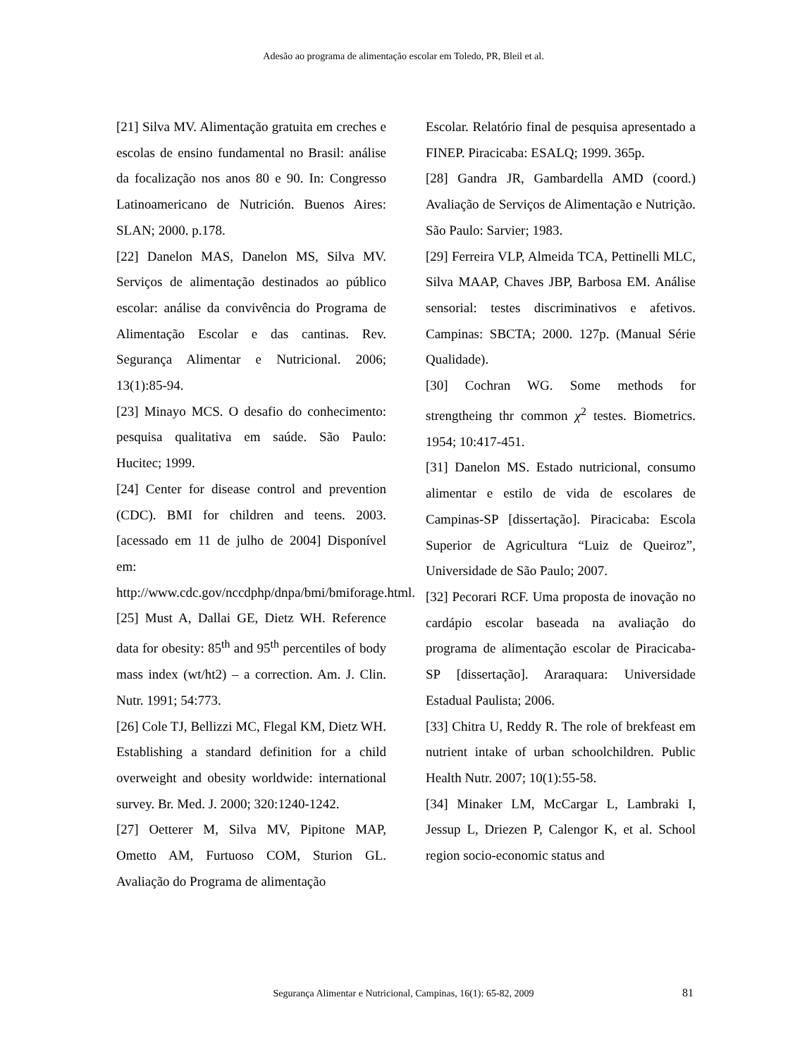Adesão ao programa de alimentação escolar em Toledo, PR, Bleil et al.
[21] Silva MV. Alimentação gratuita em creches e escolas de ensino fundamental no Brasil: análise da focalização nos anos 80 e 90. In: Congresso Latinoamericano de Nutrición. Buenos Aires: SLAN; 2000. p.178.
[22] Danelon MAS, Danelon MS, Silva MV. Serviços de alimentação destinados ao público escolar: análise da convivência do Programa de Alimentação Escolar e das cantinas. Rev. Segurança Alimentar e Nutricional. 2006; 13(1):85-94.
[23] Minayo MCS. O desafio do conhecimento: pesquisa qualitativa em saúde. São Paulo: Hucitec; 1999.
[24] Center for disease control and prevention (CDC). BMI for children and teens. 2003. [acessado em 11 de julho de 2004] Disponível em: http://www.cdc.gov/nccdphp/dnpa/bmi/bmiforage.html.
[25] Must A, Dallai GE, Dietz WH. Reference data for obesity: 85<sup>th</sup> and 95<sup>th</sup> percentiles of body mass index (wt/ht2) – a correction. Am. J. Clin. Nutr. 1991; 54:773.
[26] Cole TJ, Bellizzi MC, Flegal KM, Dietz WH. Establishing a standard definition for a child overweight and obesity worldwide: international survey. Br. Med. J. 2000; 320:1240-1242.
[27] Oetterer M, Silva MV, Pipitone MAP, Ometto AM, Furtuoso COM, Sturion GL. Avaliação do Programa de alimentação
Escolar. Relatório final de pesquisa apresentado a FINEP. Piracicaba: ESALQ; 1999. 365p.
[28] Gandra JR, Gambardella AMD (coord.) Avaliação de Serviços de Alimentação e Nutrição. São Paulo: Sarvier; 1983.
[29] Ferreira VLP, Almeida TCA, Pettinelli MLC, Silva MAAP, Chaves JBP, Barbosa EM. Análise sensorial: testes discriminativos e afetivos. Campinas: SBCTA; 2000. 127p. (Manual Série Qualidade).
[30] Cochran WG. Some methods for strengtheing thr common χ<sup>2</sup> testes. Biometrics. 1954; 10:417-451.
[31] Danelon MS. Estado nutricional, consumo alimentar e estilo de vida de escolares de Campinas-SP [dissertação]. Piracicaba: Escola Superior de Agricultura “Luiz de Queiroz”, Universidade de São Paulo; 2007.
[32] Pecorari RCF. Uma proposta de inovação no cardápio escolar baseada na avaliação do programa de alimentação escolar de Piracicaba-SP [dissertação]. Araraquara: Universidade Estadual Paulista; 2006.
[33] Chitra U, Reddy R. The role of brekfeast em nutrient intake of urban schoolchildren. Public Health Nutr. 2007; 10(1):55-58.
[34] Minaker LM, McCargar L, Lambraki I, Jessup L, Driezen P, Calengor K, et al. School region socio-economic status and
Segurança Alimentar e Nutricional, Campinas, 16(1): 65-82, 2009 81